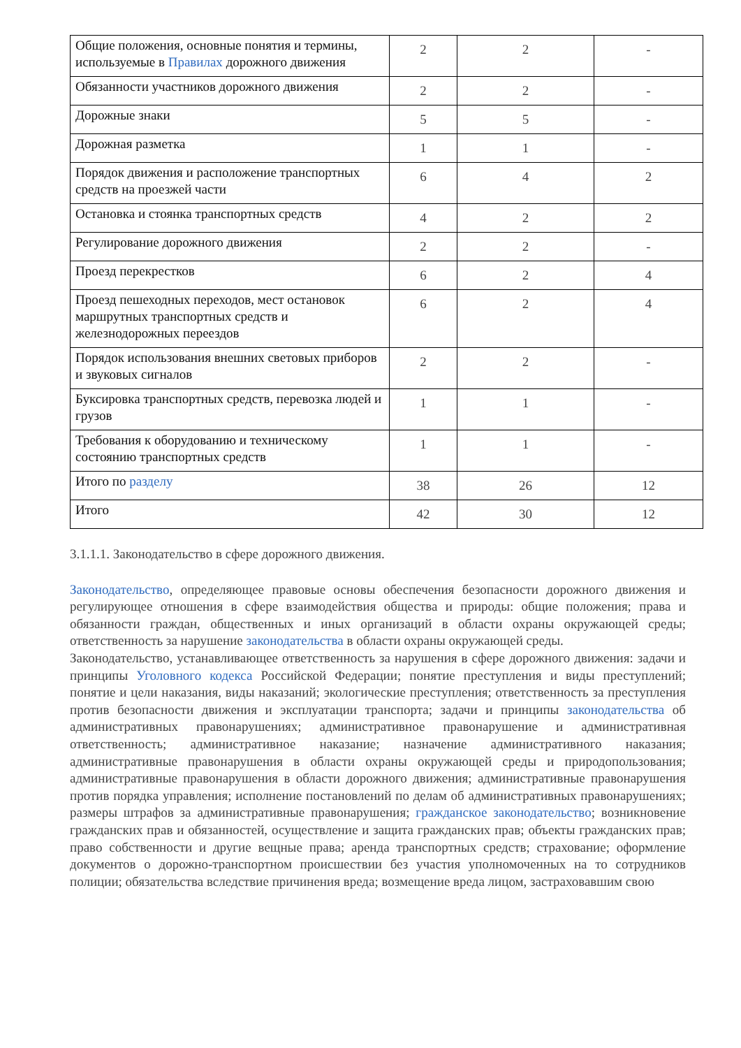| Общие положения, основные понятия и термины, используемые в Правилах дорожного движения | 2 | 2 | - |
| Обязанности участников дорожного движения | 2 | 2 | - |
| Дорожные знаки | 5 | 5 | - |
| Дорожная разметка | 1 | 1 | - |
| Порядок движения и расположение транспортных средств на проезжей части | 6 | 4 | 2 |
| Остановка и стоянка транспортных средств | 4 | 2 | 2 |
| Регулирование дорожного движения | 2 | 2 | - |
| Проезд перекрестков | 6 | 2 | 4 |
| Проезд пешеходных переходов, мест остановок маршрутных транспортных средств и железнодорожных переездов | 6 | 2 | 4 |
| Порядок использования внешних световых приборов и звуковых сигналов | 2 | 2 | - |
| Буксировка транспортных средств, перевозка людей и грузов | 1 | 1 | - |
| Требования к оборудованию и техническому состоянию транспортных средств | 1 | 1 | - |
| Итого по разделу | 38 | 26 | 12 |
| Итого | 42 | 30 | 12 |
3.1.1.1. Законодательство в сфере дорожного движения.
Законодательство, определяющее правовые основы обеспечения безопасности дорожного движения и регулирующее отношения в сфере взаимодействия общества и природы: общие положения; права и обязанности граждан, общественных и иных организаций в области охраны окружающей среды; ответственность за нарушение законодательства в области охраны окружающей среды.
Законодательство, устанавливающее ответственность за нарушения в сфере дорожного движения: задачи и принципы Уголовного кодекса Российской Федерации; понятие преступления и виды преступлений; понятие и цели наказания, виды наказаний; экологические преступления; ответственность за преступления против безопасности движения и эксплуатации транспорта; задачи и принципы законодательства об административных правонарушениях; административное правонарушение и административная ответственность; административное наказание; назначение административного наказания; административные правонарушения в области охраны окружающей среды и природопользования; административные правонарушения в области дорожного движения; административные правонарушения против порядка управления; исполнение постановлений по делам об административных правонарушениях; размеры штрафов за административные правонарушения; гражданское законодательство; возникновение гражданских прав и обязанностей, осуществление и защита гражданских прав; объекты гражданских прав; право собственности и другие вещные права; аренда транспортных средств; страхование; оформление документов о дорожно-транспортном происшествии без участия уполномоченных на то сотрудников полиции; обязательства вследствие причинения вреда; возмещение вреда лицом, застраховавшим свою